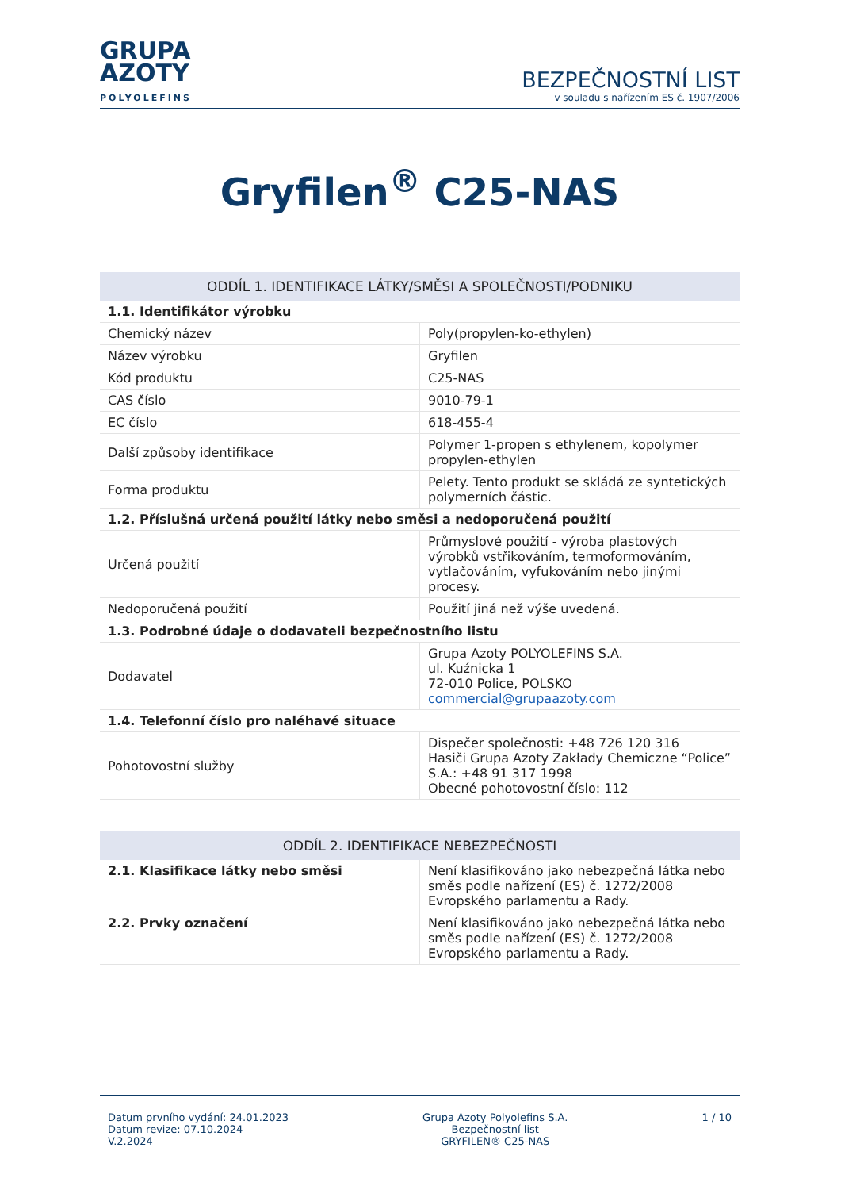GRUPA
AZOTY
POLYOLEFINS
BEZPEČNOSTNÍ LIST
v souladu s nařízením ES č. 1907/2006
Gryfilen<sup>®</sup> C25-NAS
| ODDÍL 1. IDENTIFIKACE LÁTKY/SMĚSI A SPOLEČNOSTI/PODNIKU | |
| 1.1. Identifikátor výrobku | |
| Chemický název | Poly(propylen-ko-ethylen) |
| Název výrobku | Gryfilen |
| Kód produktu | C25-NAS |
| CAS číslo | 9010-79-1 |
| EC číslo | 618-455-4 |
| Další způsoby identifikace | Polymer 1-propen s ethylenem, kopolymer propylen-ethylen |
| Forma produktu | Pelety. Tento produkt se skládá ze syntetických polymerních částic. |
| 1.2. Příslušná určená použití látky nebo směsi a nedoporučená použití | |
| Určená použití | Průmyslové použití - výroba plastových výrobků vstřikováním, termoformováním, vytlačováním, vyfukováním nebo jinými procesy. |
| Nedoporučená použití | Použití jiná než výše uvedená. |
| 1.3. Podrobné údaje o dodavateli bezpečnostního listu | |
| Dodavatel | Grupa Azoty POLYOLEFINS S.A. ul. Kuźnicka 1 72-010 Police, POLSKO commercial@grupaazoty.com |
| 1.4. Telefonní číslo pro naléhavé situace | |
| Pohotovostní služby | Dispečer společnosti: +48 726 120 316 Hasiči Grupa Azoty Zakłady Chemiczne “Police” S.A.: +48 91 317 1998 Obecné pohotovostní číslo: 112 |
| ODDÍL 2. IDENTIFIKACE NEBEZPEČNOSTI | |
| 2.1. Klasifikace látky nebo směsi | Není klasifikováno jako nebezpečná látka nebo směs podle nařízení (ES) č. 1272/2008 Evropského parlamentu a Rady. |
| 2.2. Prvky označení | Není klasifikováno jako nebezpečná látka nebo směs podle nařízení (ES) č. 1272/2008 Evropského parlamentu a Rady. |
Datum prvního vydání: 24.01.2023
Datum revize: 07.10.2024
V.2.2024
Grupa Azoty Polyolefins S.A.
Bezpečnostní list
GRYFILEN® C25-NAS
1 / 10